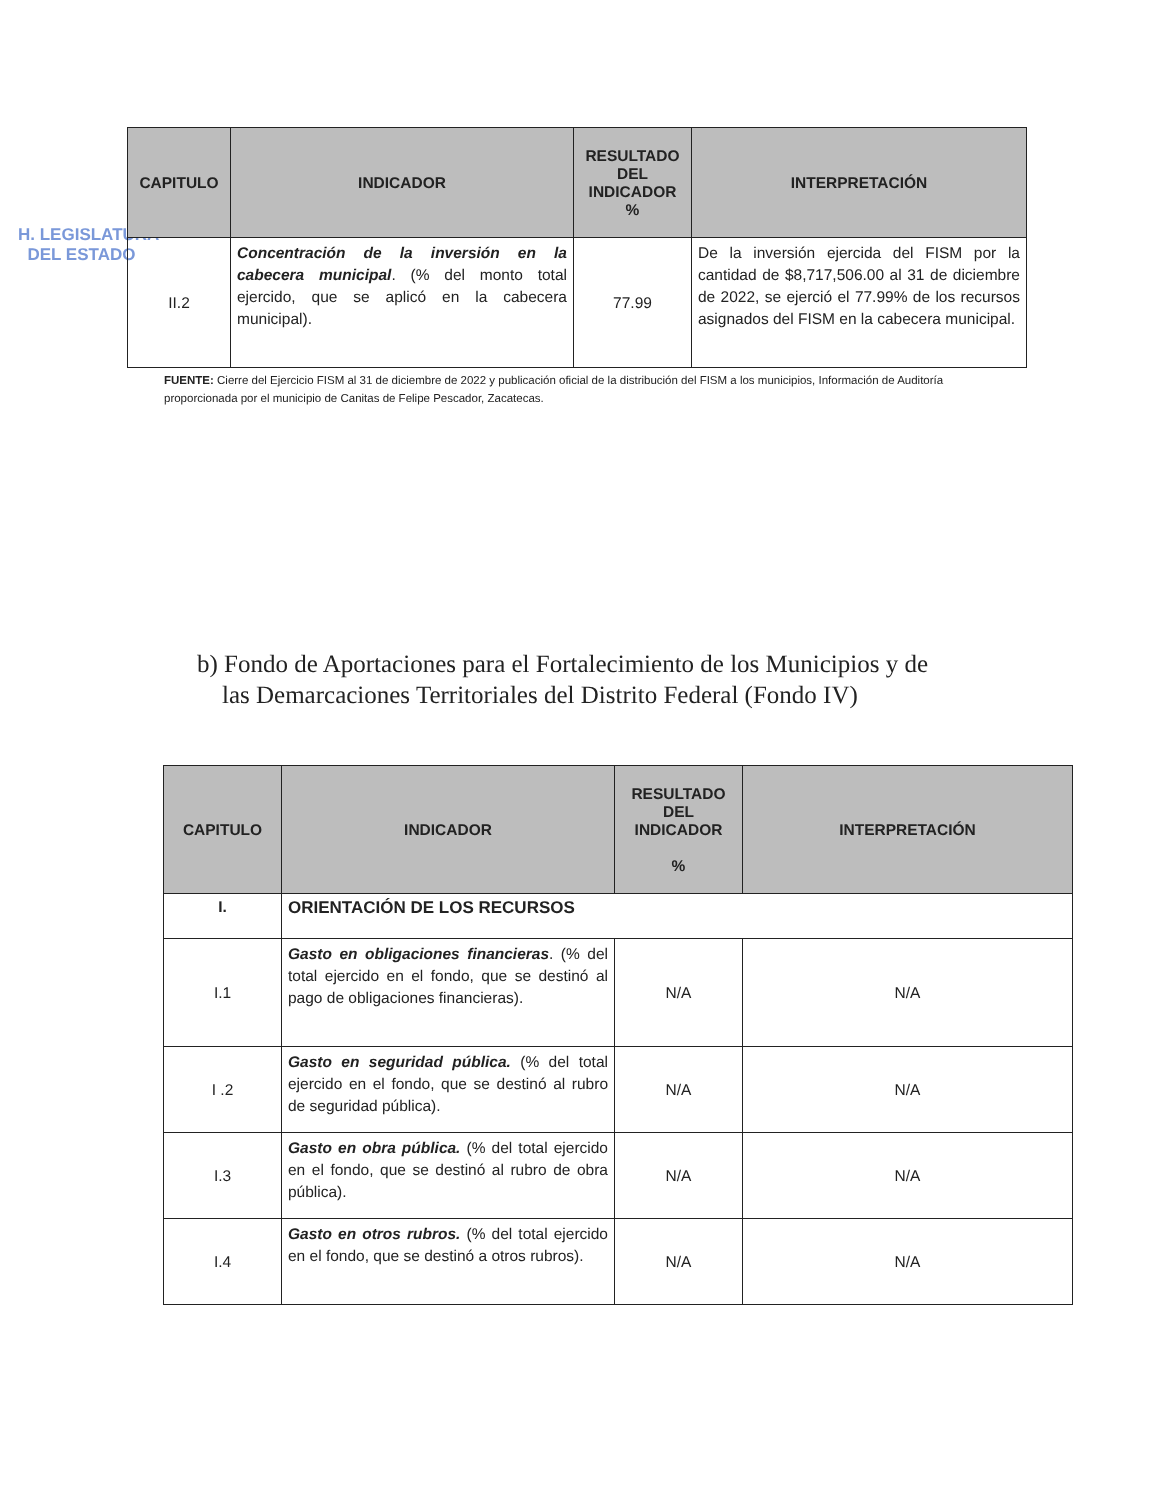H. LEGISLATURA
DEL ESTADO
| CAPITULO | INDICADOR | RESULTADO DEL INDICADOR % | INTERPRETACIÓN |
| --- | --- | --- | --- |
| II.2 | Concentración de la inversión en la cabecera municipal . (% del monto total ejercido, que se aplicó en la cabecera municipal). | 77.99 | De la inversión ejercida del FISM por la cantidad de $8,717,506.00 al 31 de diciembre de 2022, se ejerció el 77.99% de los recursos asignados del FISM en la cabecera municipal. |
FUENTE: Cierre del Ejercicio FISM al 31 de diciembre de 2022 y publicación oficial de la distribución del FISM a los municipios, Información de Auditoría proporcionada por el municipio de Canitas de Felipe Pescador, Zacatecas.
b) Fondo de Aportaciones para el Fortalecimiento de los Municipios y de
las Demarcaciones Territoriales del Distrito Federal (Fondo IV)
| CAPITULO | INDICADOR | RESULTADO DEL INDICADOR % | INTERPRETACIÓN |
| --- | --- | --- | --- |
| I. | ORIENTACIÓN DE LOS RECURSOS | | |
| I.1 | Gasto en obligaciones financieras . (% del total ejercido en el fondo, que se destinó al pago de obligaciones financieras). | N/A | N/A |
| I .2 | Gasto en seguridad pública. (% del total ejercido en el fondo, que se destinó al rubro de seguridad pública). | N/A | N/A |
| I.3 | Gasto en obra pública. (% del total ejercido en el fondo, que se destinó al rubro de obra pública). | N/A | N/A |
| I.4 | Gasto en otros rubros. (% del total ejercido en el fondo, que se destinó a otros rubros). | N/A | N/A |